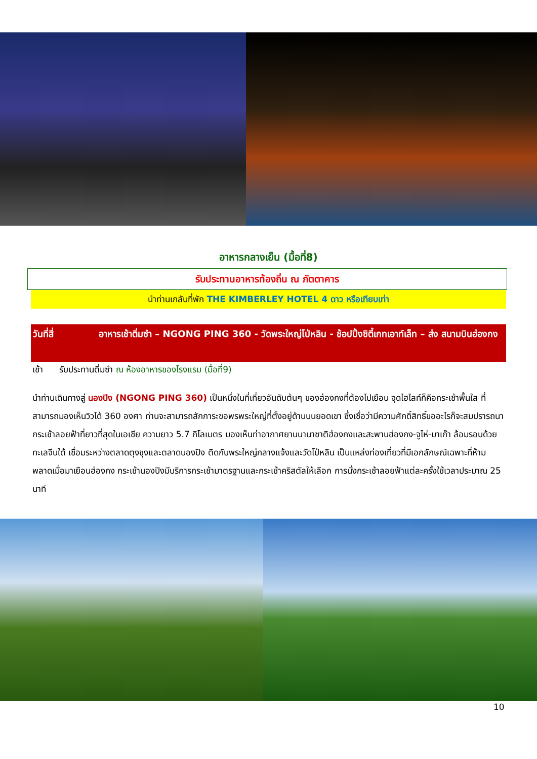อาหารกลางเย็น (มื้อที่8)
รับประทานอาหารท้องถิ่น ณ ภัตตาคาร
นำท่านเกลับที่พัก THE KIMBERLEY HOTEL 4 ดาว หรือเทียบเท่า
วันที่สี่ อาหารเช้าติ่มซำ – NGONG PING 360 - วัดพระใหญ่โป่หลิน - ช้อปปิ้งซิตี้เกทเอาท์เล็ท – ส่ง สนามบินฮ่องกง
เช้า รับประทานติ่มซำ ณ ห้องอาหารของโรงแรม (มื้อที่9)
นำท่านเดินทางสู่ นองปิง (NGONG PING 360) เป็นหนึ่งในที่เที่ยวอันดับต้นๆ ของฮ่องกงที่ต้องไปเยือน จุดไฮไลท์ก็คือกระเช้าพื้นใส ที่สามารถมองเห็นวิวได้ 360 องศา ท่านจะสามารถสักการะขอพรพระใหญ่ที่ตั้งอยู่ด้านบนยอดเขา ซึ่งเชื่อว่ามีความศักดิ์สิทธิ์ขออะไรก็จะสมปรารถนา กระเช้าลอยฟ้าที่ยาวที่สุดในเอเชีย ความยาว 5.7 กิโลเมตร มองเห็นท่าอากาศยานนานาชาติฮ่องกงและสะพานฮ่องกง-จูไห่-มาเก๊า ล้อมรอบด้วยทะเลจีนใต้ เชื่อมระหว่างตลาดตุงชุงและตลาดนองปิง ติดกับพระใหญ่กลางแจ้งและวัดโป่หลิน เป็นแหล่งท่องเที่ยวที่มีเอกลักษณ์เฉพาะที่ห้ามพลาดเมื่อมาเยือนฮ่องกง กระเช้านองปิงมีบริการกระเช้ามาตรฐานและกระเช้าคริสตัลให้เลือก การนั่งกระเช้าลอยฟ้าแต่ละครั้งใช้เวลาประมาณ 25 นาที
10